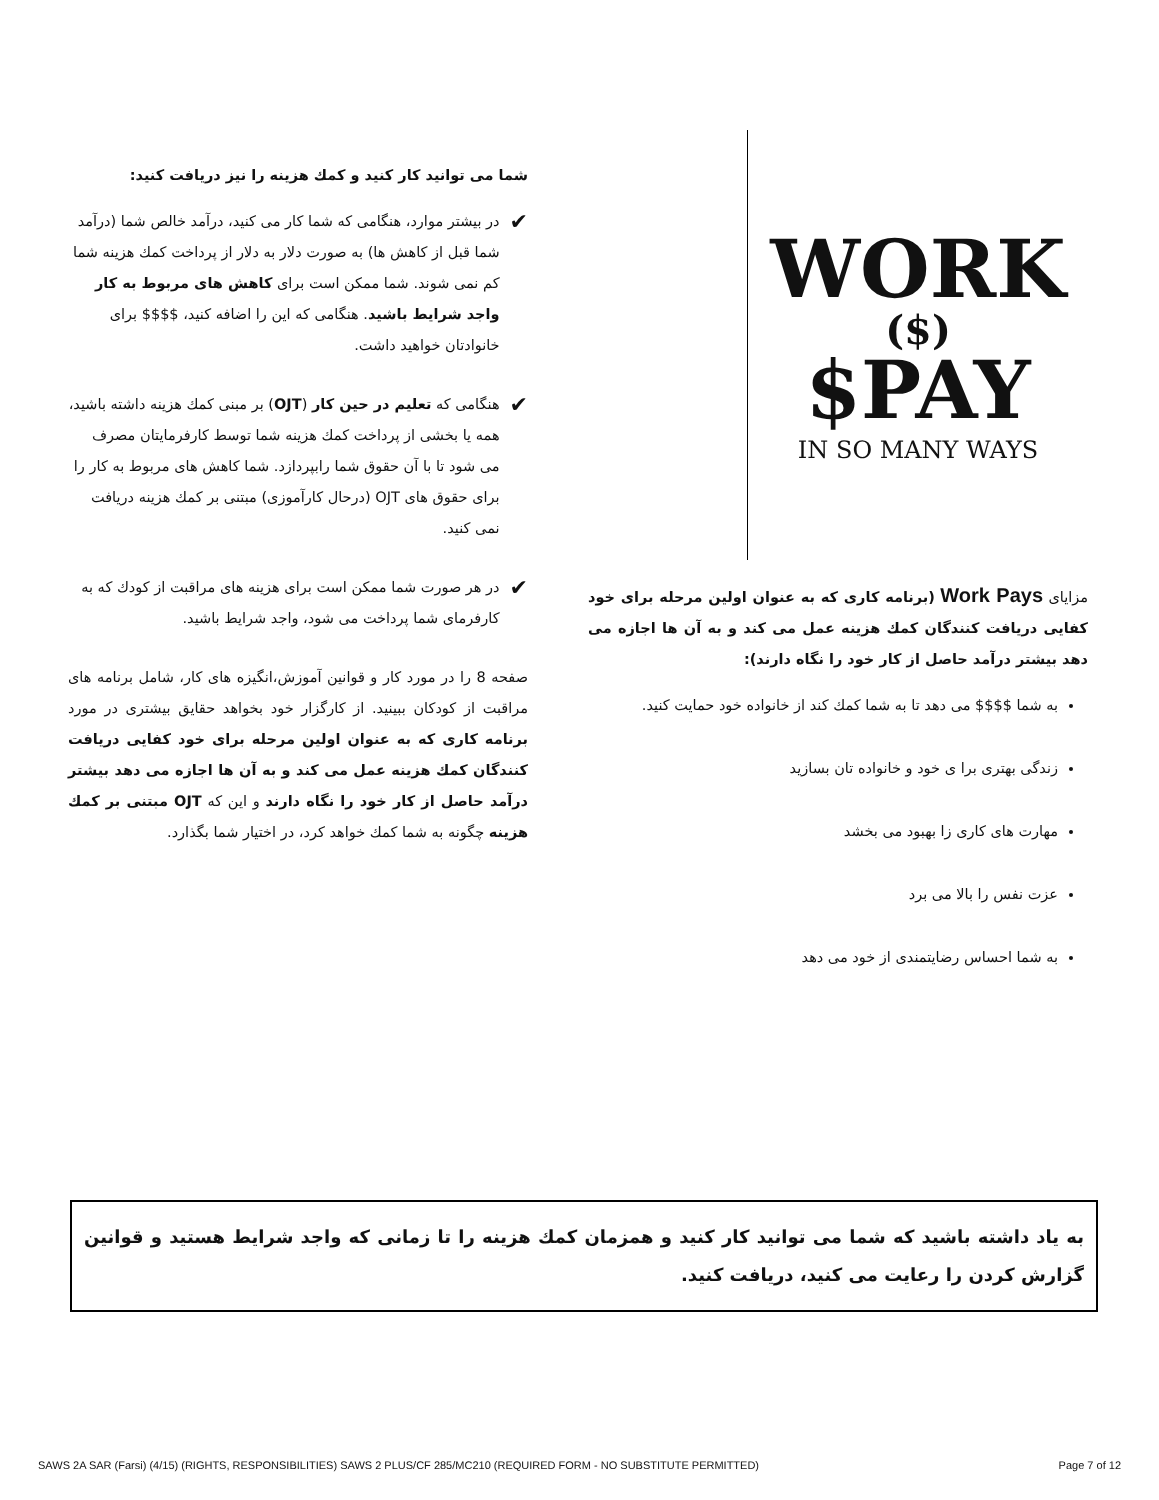WORK
($)
PAY$
IN SO MANY WAYS
مزایای Work Pays (برنامه کاری که به عنوان اولین مرحله برای خود کفایی دریافت کنندگان کمك هزینه عمل می کند و به آن ها اجازه می دهد بیشتر درآمد حاصل از کار خود را نگاه دارند):
به شما $$$$ می دهد تا به شما کمك کند از خانواده خود حمایت کنید.
زندگی بهتری برا ی خود و خانواده تان بسازید
مهارت های کاری زا بهبود می بخشد
عزت نفس را بالا می برد
به شما احساس رضایتمندی از خود می دهد
شما می توانید کار کنید و کمك هزینه را نیز دریافت کنید:
✔
در بیشتر موارد، هنگامی که شما کار می کنید، درآمد خالص شما (درآمد شما قبل از کاهش ها) به صورت دلار به دلار از پرداخت کمك هزینه شما کم نمی شوند. شما ممکن است برای کاهش های مربوط به کار واجد شرایط باشید. هنگامی که این را اضافه کنید، $$$$ برای خانوادتان خواهید داشت.
✔
هنگامی که تعلیم در حین کار (OJT) بر مبنی کمك هزینه داشته باشید، همه یا بخشی از پرداخت کمك هزینه شما توسط کارفرمایتان مصرف می شود تا با آن حقوق شما رابپردازد. شما کاهش های مربوط به کار را برای حقوق های OJT (درحال کارآموزی) مبتنی بر کمك هزینه دریافت نمی کنید.
✔
در هر صورت شما ممکن است برای هزینه های مراقبت از کودك که به کارفرمای شما پرداخت می شود، واجد شرایط باشید.
صفحه 8 را در مورد کار و قوانین آموزش،انگیزه های کار، شامل برنامه های مراقبت از کودکان ببینید. از کارگزار خود بخواهد حقایق بیشتری در مورد برنامه کاری که به عنوان اولین مرحله برای خود کفایی دریافت کنندگان کمك هزینه عمل می کند و به آن ها اجازه می دهد بیشتر درآمد حاصل از کار خود را نگاه دارند و این که OJT مبتنی بر کمك هزینه چگونه به شما کمك خواهد کرد، در اختیار شما بگذارد.
به یاد داشته باشید که شما می توانید کار کنید و همزمان کمك هزینه را تا زمانی که واجد شرایط هستید و قوانین گزارش کردن را رعایت می کنید، دریافت کنید.
SAWS 2A SAR (Farsi) (4/15) (RIGHTS, RESPONSIBILITIES) SAWS 2 PLUS/CF 285/MC210 (REQUIRED FORM - NO SUBSTITUTE PERMITTED) Page 7 of 12